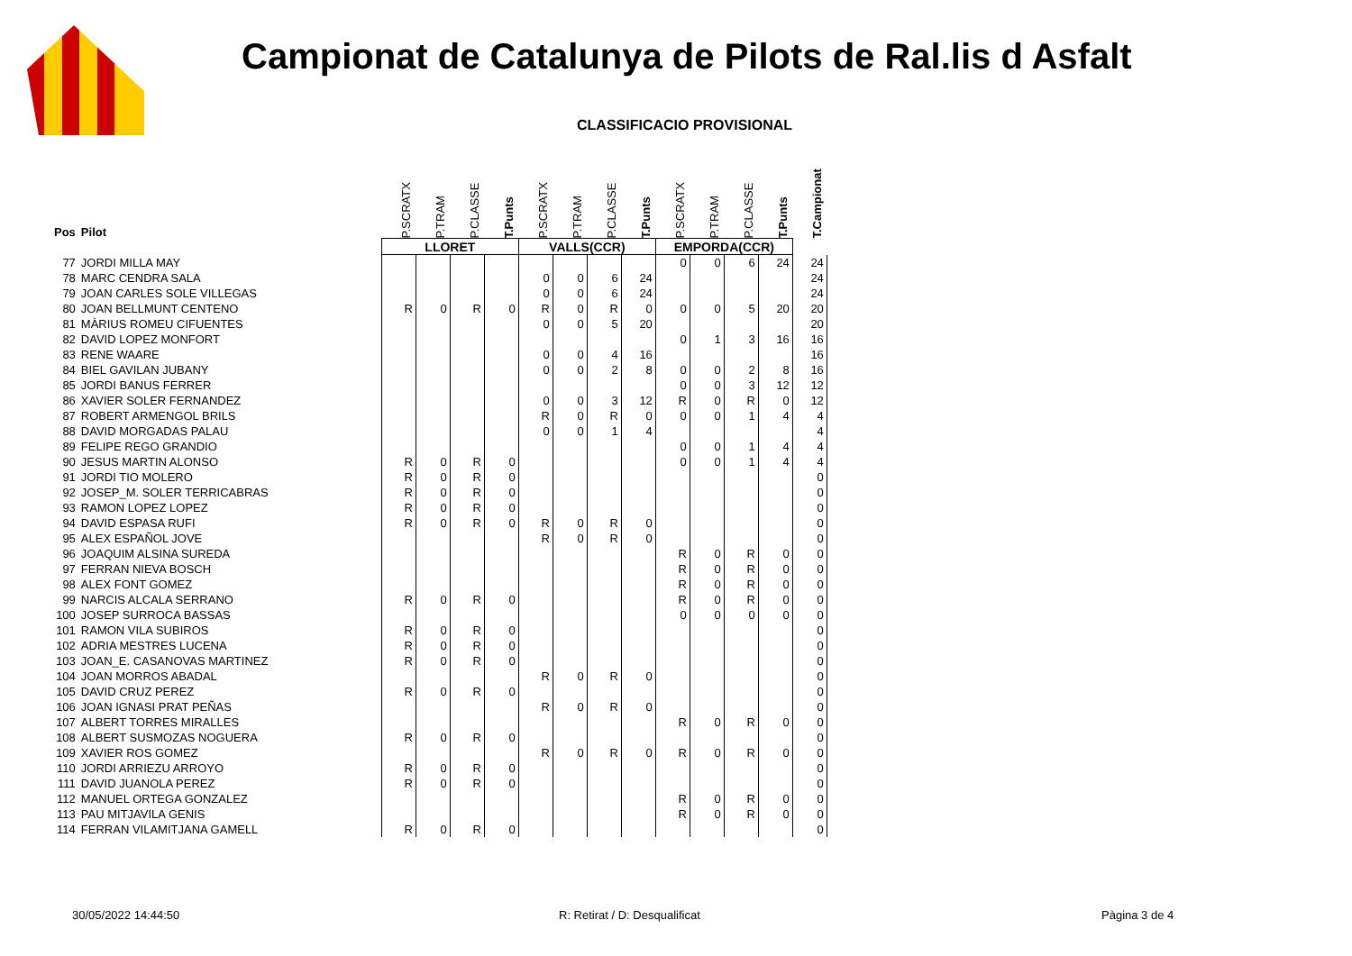Campionat de Catalunya de Pilots de Ral.lis d Asfalt
CLASSIFICACIO PROVISIONAL
| Pos | Pilot | P.SCRATX | P.TRAM | P.CLASSE | T.Punts | P.SCRATX | P.TRAM | P.CLASSE | T.Punts | P.SCRATX | P.TRAM | P.CLASSE | T.Punts | T.Campionat |
| --- | --- | --- | --- | --- | --- | --- | --- | --- | --- | --- | --- | --- | --- | --- |
| | | LLORET | | | | VALLS(CCR) | | | | EMPORDA(CCR) | | | | |
| 77 | JORDI MILLA MAY | | | | | | | | | 0 | 0 | 6 | 24 | 24 |
| 78 | MARC CENDRA SALA | | | | | 0 | 0 | 6 | 24 | | | | | 24 |
| 79 | JOAN CARLES SOLE VILLEGAS | | | | | 0 | 0 | 6 | 24 | | | | | 24 |
| 80 | JOAN BELLMUNT CENTENO | R | 0 | R | 0 | R | 0 | R | 0 | 0 | 0 | 5 | 20 | 20 |
| 81 | MÀRIUS ROMEU CIFUENTES | | | | | 0 | 0 | 5 | 20 | | | | | 20 |
| 82 | DAVID LOPEZ MONFORT | | | | | | | | | 0 | 1 | 3 | 16 | 16 |
| 83 | RENE WAARE | | | | | 0 | 0 | 4 | 16 | | | | | 16 |
| 84 | BIEL GAVILAN JUBANY | | | | | 0 | 0 | 2 | 8 | 0 | 0 | 2 | 8 | 16 |
| 85 | JORDI BANUS FERRER | | | | | | | | | 0 | 0 | 3 | 12 | 12 |
| 86 | XAVIER SOLER FERNANDEZ | | | | | 0 | 0 | 3 | 12 | R | 0 | R | 0 | 12 |
| 87 | ROBERT ARMENGOL BRILS | | | | | R | 0 | R | 0 | 0 | 0 | 1 | 4 | 4 |
| 88 | DAVID MORGADAS PALAU | | | | | 0 | 0 | 1 | 4 | | | | | 4 |
| 89 | FELIPE REGO GRANDIO | | | | | | | | | 0 | 0 | 1 | 4 | 4 |
| 90 | JESUS MARTIN ALONSO | R | 0 | R | 0 | | | | | 0 | 0 | 1 | 4 | 4 |
| 91 | JORDI TIO MOLERO | R | 0 | R | 0 | | | | | | | | | 0 |
| 92 | JOSEP_M. SOLER TERRICABRAS | R | 0 | R | 0 | | | | | | | | | 0 |
| 93 | RAMON LOPEZ LOPEZ | R | 0 | R | 0 | | | | | | | | | 0 |
| 94 | DAVID ESPASA RUFI | R | 0 | R | 0 | R | 0 | R | 0 | | | | | 0 |
| 95 | ALEX ESPAÑOL JOVE | | | | | R | 0 | R | 0 | | | | | 0 |
| 96 | JOAQUIM ALSINA SUREDA | | | | | | | | | R | 0 | R | 0 | 0 |
| 97 | FERRAN NIEVA BOSCH | | | | | | | | | R | 0 | R | 0 | 0 |
| 98 | ALEX FONT GOMEZ | | | | | | | | | R | 0 | R | 0 | 0 |
| 99 | NARCIS ALCALA SERRANO | R | 0 | R | 0 | | | | | R | 0 | R | 0 | 0 |
| 100 | JOSEP SURROCA BASSAS | | | | | | | | | 0 | 0 | 0 | 0 | 0 |
| 101 | RAMON VILA SUBIROS | R | 0 | R | 0 | | | | | | | | | 0 |
| 102 | ADRIA MESTRES LUCENA | R | 0 | R | 0 | | | | | | | | | 0 |
| 103 | JOAN_E. CASANOVAS MARTINEZ | R | 0 | R | 0 | | | | | | | | | 0 |
| 104 | JOAN MORROS ABADAL | | | | | R | 0 | R | 0 | | | | | 0 |
| 105 | DAVID CRUZ PEREZ | R | 0 | R | 0 | | | | | | | | | 0 |
| 106 | JOAN IGNASI PRAT PEÑAS | | | | | R | 0 | R | 0 | | | | | 0 |
| 107 | ALBERT TORRES MIRALLES | | | | | | | | | R | 0 | R | 0 | 0 |
| 108 | ALBERT SUSMOZAS NOGUERA | R | 0 | R | 0 | | | | | | | | | 0 |
| 109 | XAVIER ROS GOMEZ | | | | | R | 0 | R | 0 | R | 0 | R | 0 | 0 |
| 110 | JORDI ARRIEZU ARROYO | R | 0 | R | 0 | | | | | | | | | 0 |
| 111 | DAVID JUANOLA PEREZ | R | 0 | R | 0 | | | | | | | | | 0 |
| 112 | MANUEL ORTEGA GONZALEZ | | | | | | | | | R | 0 | R | 0 | 0 |
| 113 | PAU MITJAVILA GENIS | | | | | | | | | R | 0 | R | 0 | 0 |
| 114 | FERRAN VILAMITJANA GAMELL | R | 0 | R | 0 | | | | | | | | | 0 |
30/05/2022 14:44:50 R: Retirat / D: Desqualificat Pàgina 3 de 4